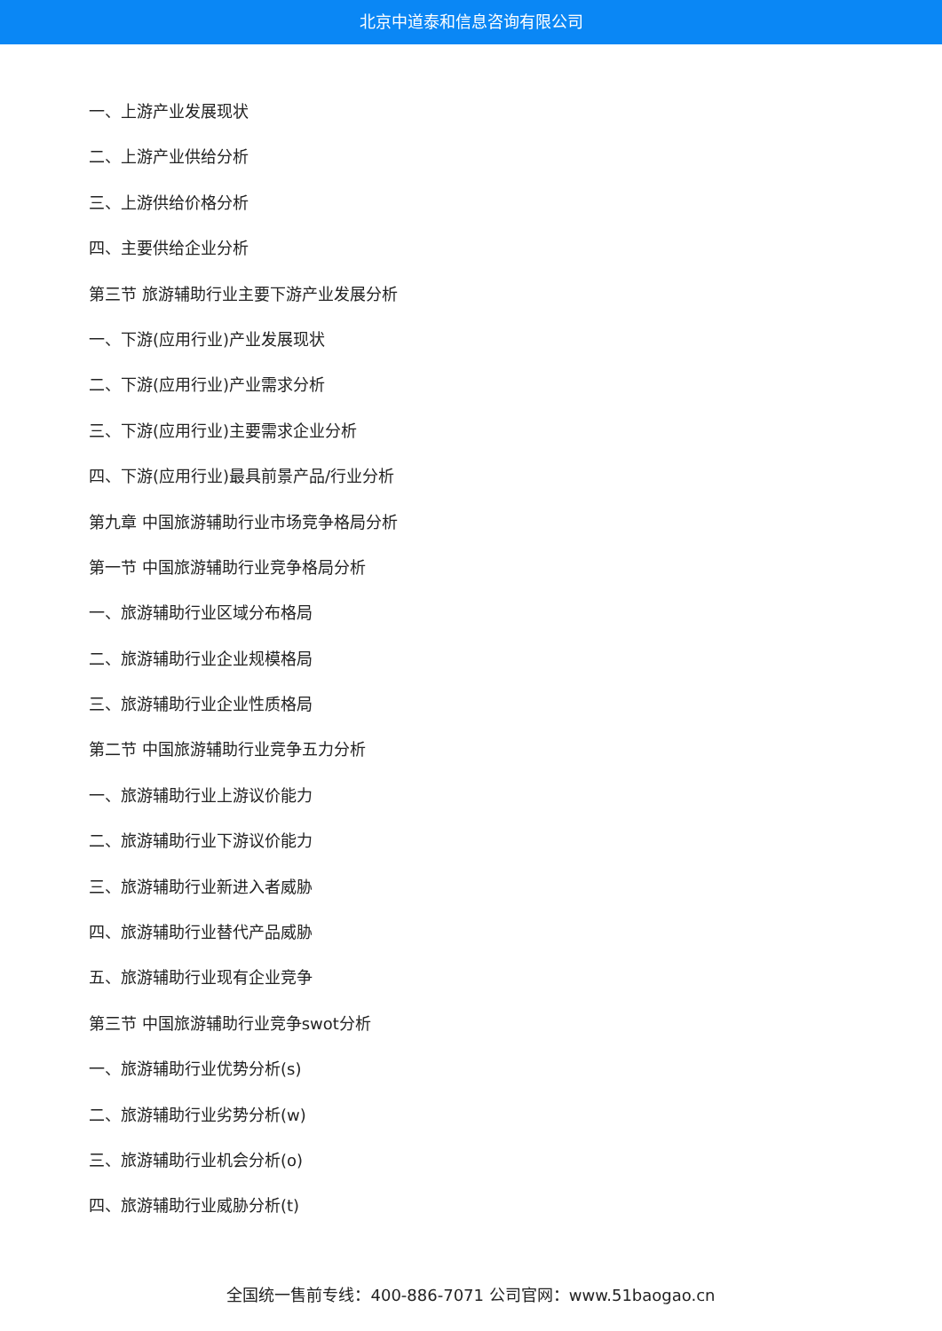北京中道泰和信息咨询有限公司
一、上游产业发展现状
二、上游产业供给分析
三、上游供给价格分析
四、主要供给企业分析
第三节 旅游辅助行业主要下游产业发展分析
一、下游(应用行业)产业发展现状
二、下游(应用行业)产业需求分析
三、下游(应用行业)主要需求企业分析
四、下游(应用行业)最具前景产品/行业分析
第九章 中国旅游辅助行业市场竞争格局分析
第一节 中国旅游辅助行业竞争格局分析
一、旅游辅助行业区域分布格局
二、旅游辅助行业企业规模格局
三、旅游辅助行业企业性质格局
第二节 中国旅游辅助行业竞争五力分析
一、旅游辅助行业上游议价能力
二、旅游辅助行业下游议价能力
三、旅游辅助行业新进入者威胁
四、旅游辅助行业替代产品威胁
五、旅游辅助行业现有企业竞争
第三节 中国旅游辅助行业竞争swot分析
一、旅游辅助行业优势分析(s)
二、旅游辅助行业劣势分析(w)
三、旅游辅助行业机会分析(o)
四、旅游辅助行业威胁分析(t)
全国统一售前专线：400-886-7071 公司官网：www.51baogao.cn